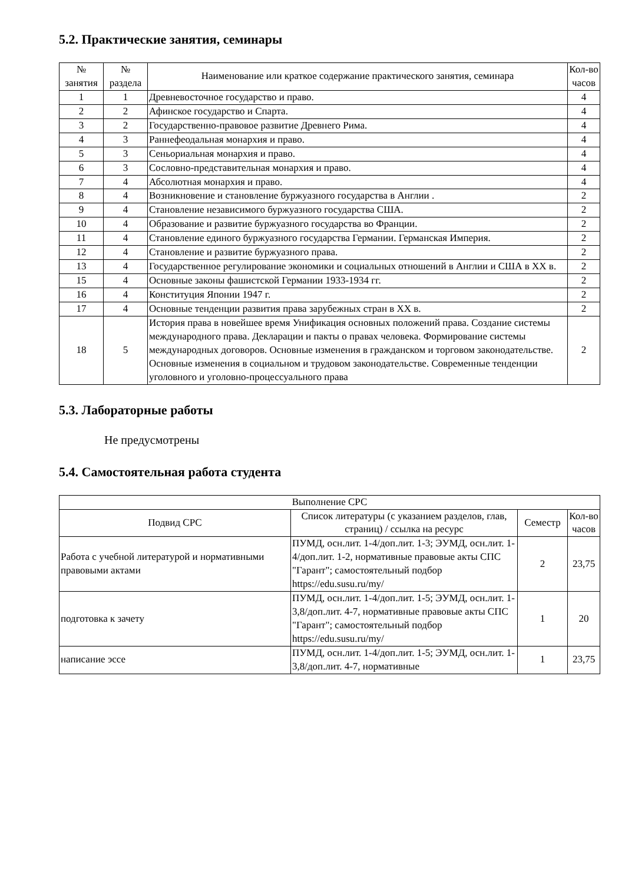5.2. Практические занятия, семинары
| № занятия | № раздела | Наименование или краткое содержание практического занятия, семинара | Кол-во часов |
| --- | --- | --- | --- |
| 1 | 1 | Древневосточное государство и право. | 4 |
| 2 | 2 | Афинское государство и Спарта. | 4 |
| 3 | 2 | Государственно-правовое развитие Древнего Рима. | 4 |
| 4 | 3 | Раннефеодальная монархия и право. | 4 |
| 5 | 3 | Сеньориальная монархия и право. | 4 |
| 6 | 3 | Сословно-представительная монархия и право. | 4 |
| 7 | 4 | Абсолютная монархия и право. | 4 |
| 8 | 4 | Возникновение и становление буржуазного государства в Англии . | 2 |
| 9 | 4 | Становление независимого буржуазного государства США. | 2 |
| 10 | 4 | Образование и развитие буржуазного государства во Франции. | 2 |
| 11 | 4 | Становление единого буржуазного государства Германии. Германская Империя. | 2 |
| 12 | 4 | Становление и развитие буржуазного права. | 2 |
| 13 | 4 | Государственное регулирование экономики и социальных отношений в Англии и США в XX в. | 2 |
| 15 | 4 | Основные законы фашистской Германии 1933-1934 гг. | 2 |
| 16 | 4 | Конституция Японии 1947 г. | 2 |
| 17 | 4 | Основные тенденции развития права зарубежных стран в XX в. | 2 |
| 18 | 5 | История права в новейшее время Унификация основных положений права. Создание системы международного права. Декларации и пакты о правах человека. Формирование системы международных договоров. Основные изменения в гражданском и торговом законодательстве. Основные изменения в социальном и трудовом законодательстве. Современные тенденции уголовного и уголовно-процессуального права | 2 |
5.3. Лабораторные работы
Не предусмотрены
5.4. Самостоятельная работа студента
| Выполнение СРС | | | |
| --- | --- | --- | --- |
| Подвид СРС | Список литературы (с указанием разделов, глав, страниц) / ссылка на ресурс | Семестр | Кол-во часов |
| Работа с учебной литературой и нормативными правовыми актами | ПУМД, осн.лит. 1-4/доп.лит. 1-3; ЭУМД, осн.лит. 1-4/доп.лит. 1-2, нормативные правовые акты СПС "Гарант"; самостоятельный подбор https://edu.susu.ru/my/ | 2 | 23,75 |
| подготовка к зачету | ПУМД, осн.лит. 1-4/доп.лит. 1-5; ЭУМД, осн.лит. 1-3,8/доп.лит. 4-7, нормативные правовые акты СПС "Гарант"; самостоятельный подбор https://edu.susu.ru/my/ | 1 | 20 |
| написание эссе | ПУМД, осн.лит. 1-4/доп.лит. 1-5; ЭУМД, осн.лит. 1-3,8/доп.лит. 4-7, нормативные | 1 | 23,75 |